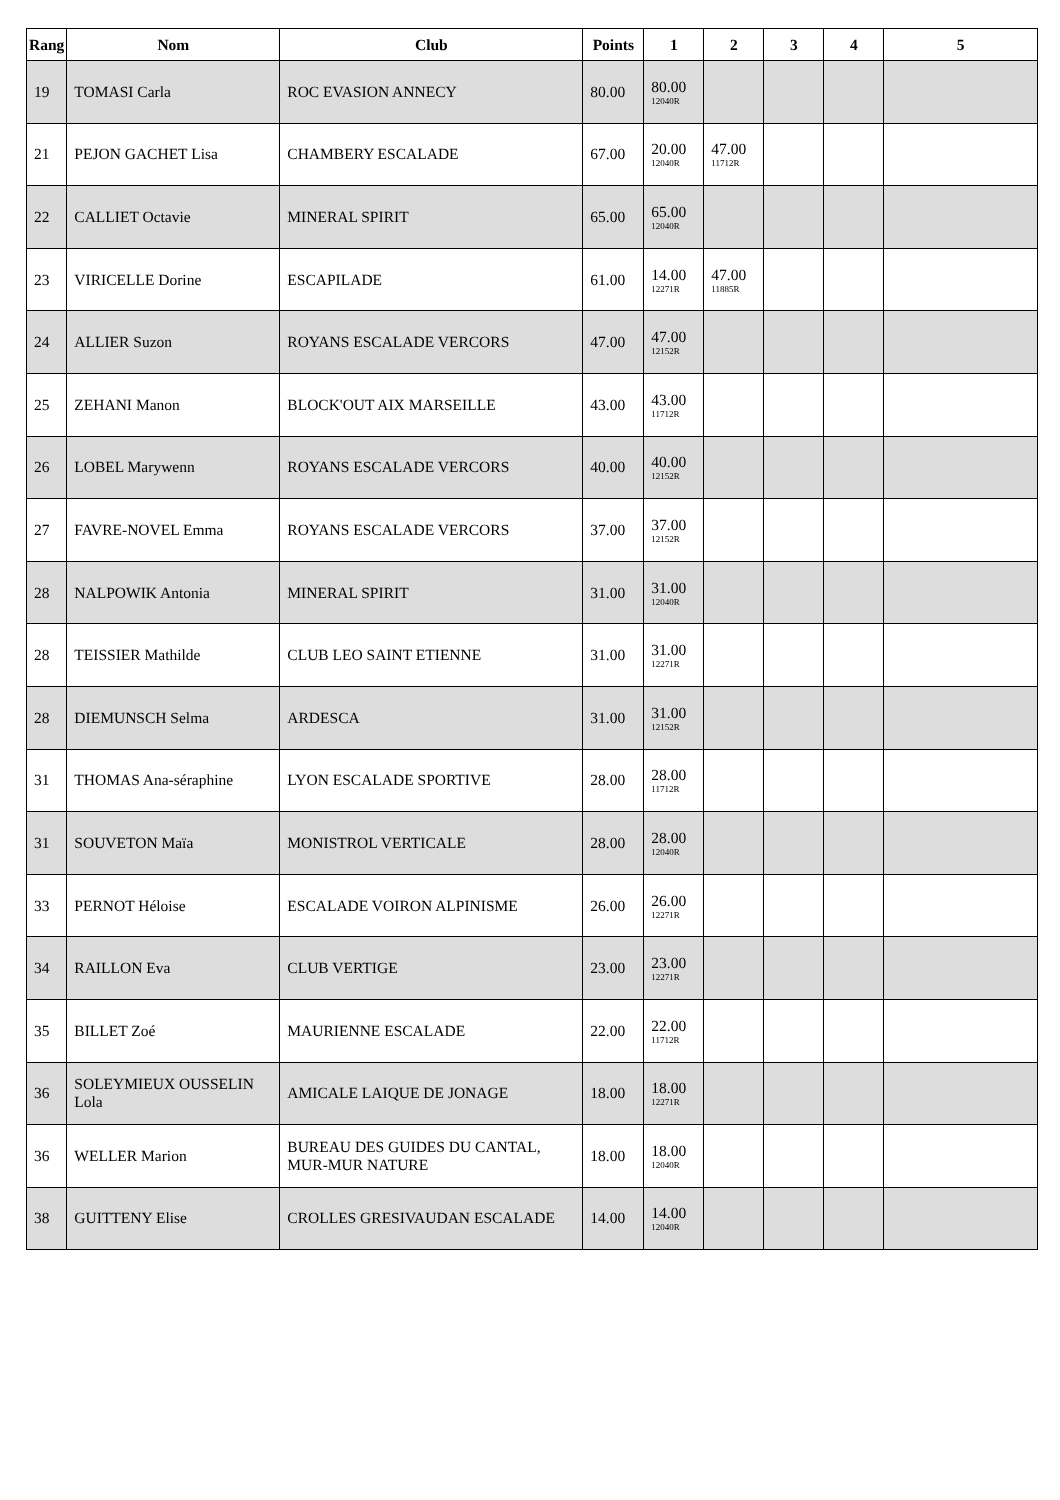| Rang | Nom | Club | Points | 1 | 2 | 3 | 4 | 5 |
| --- | --- | --- | --- | --- | --- | --- | --- | --- |
| 19 | TOMASI Carla | ROC EVASION ANNECY | 80.00 | 80.00 12040R | | | | |
| 21 | PEJON GACHET Lisa | CHAMBERY ESCALADE | 67.00 | 20.00 12040R | 47.00 11712R | | | |
| 22 | CALLIET Octavie | MINERAL SPIRIT | 65.00 | 65.00 12040R | | | | |
| 23 | VIRICELLE Dorine | ESCAPILADE | 61.00 | 14.00 12271R | 47.00 11885R | | | |
| 24 | ALLIER Suzon | ROYANS ESCALADE VERCORS | 47.00 | 47.00 12152R | | | | |
| 25 | ZEHANI Manon | BLOCK'OUT AIX MARSEILLE | 43.00 | 43.00 11712R | | | | |
| 26 | LOBEL Marywenn | ROYANS ESCALADE VERCORS | 40.00 | 40.00 12152R | | | | |
| 27 | FAVRE-NOVEL Emma | ROYANS ESCALADE VERCORS | 37.00 | 37.00 12152R | | | | |
| 28 | NALPOWIK Antonia | MINERAL SPIRIT | 31.00 | 31.00 12040R | | | | |
| 28 | TEISSIER Mathilde | CLUB LEO SAINT ETIENNE | 31.00 | 31.00 12271R | | | | |
| 28 | DIEMUNSCH Selma | ARDESCA | 31.00 | 31.00 12152R | | | | |
| 31 | THOMAS Ana-séraphine | LYON ESCALADE SPORTIVE | 28.00 | 28.00 11712R | | | | |
| 31 | SOUVETON Maïa | MONISTROL VERTICALE | 28.00 | 28.00 12040R | | | | |
| 33 | PERNOT Héloise | ESCALADE VOIRON ALPINISME | 26.00 | 26.00 12271R | | | | |
| 34 | RAILLON Eva | CLUB VERTIGE | 23.00 | 23.00 12271R | | | | |
| 35 | BILLET Zoé | MAURIENNE ESCALADE | 22.00 | 22.00 11712R | | | | |
| 36 | SOLEYMIEUX OUSSELIN Lola | AMICALE LAIQUE DE JONAGE | 18.00 | 18.00 12271R | | | | |
| 36 | WELLER Marion | BUREAU DES GUIDES DU CANTAL, MUR-MUR NATURE | 18.00 | 18.00 12040R | | | | |
| 38 | GUITTENY Elise | CROLLES GRESIVAUDAN ESCALADE | 14.00 | 14.00 12040R | | | | |